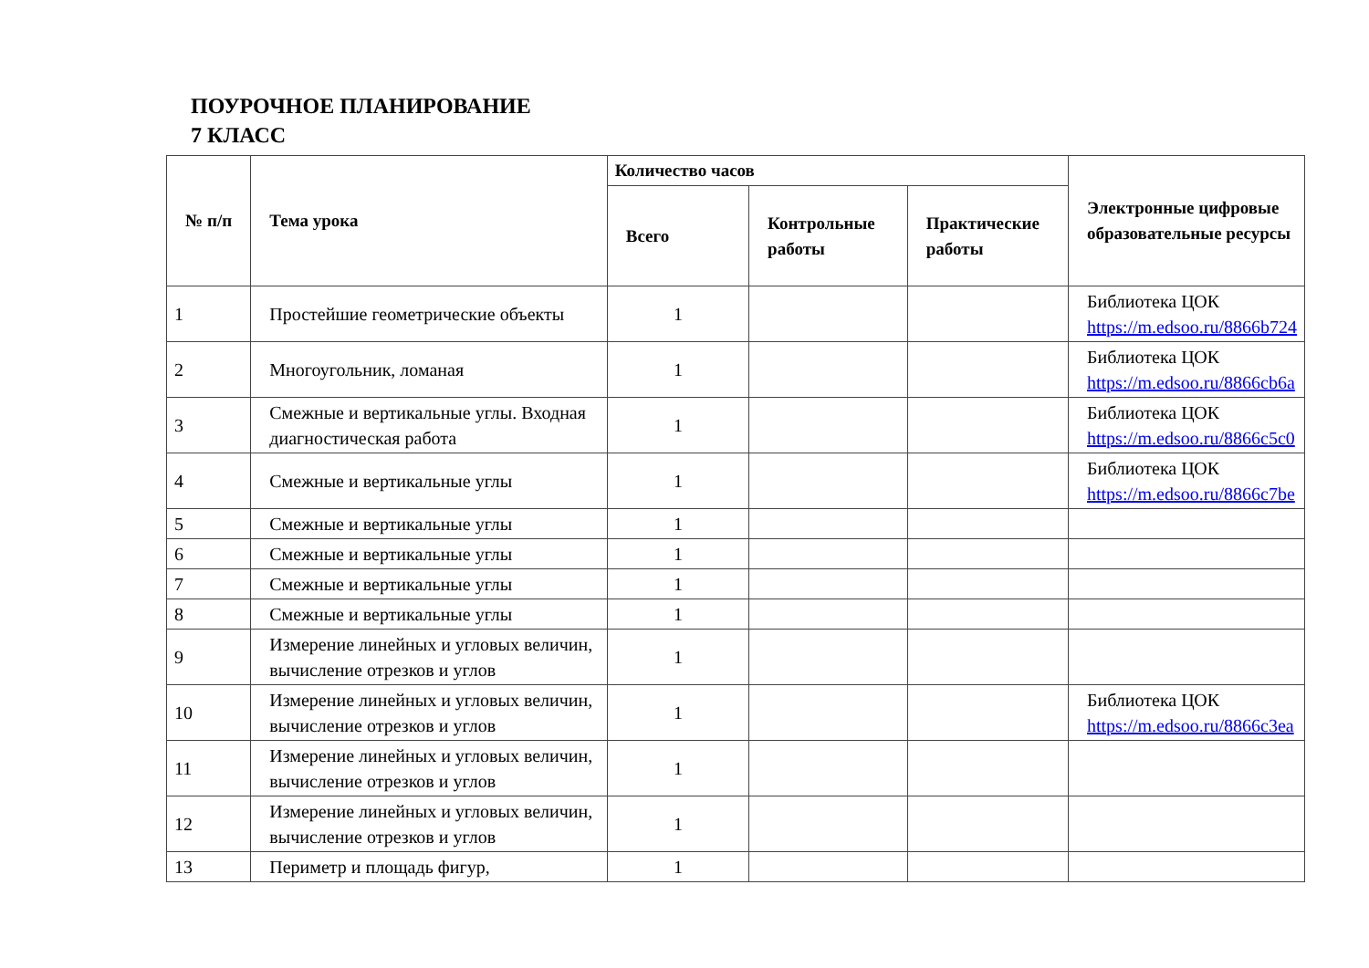ПОУРОЧНОЕ ПЛАНИРОВАНИЕ
7 КЛАСС
| № п/п | Тема урока | Количество часов | | | Электронные цифровые образовательные ресурсы |
| --- | --- | --- | --- | --- | --- |
| | | Всего | Контрольные работы | Практические работы | |
| 1 | Простейшие геометрические объекты | 1 | | | Библиотека ЦОК https://m.edsoo.ru/8866b724 |
| 2 | Многоугольник, ломаная | 1 | | | Библиотека ЦОК https://m.edsoo.ru/8866cb6a |
| 3 | Смежные и вертикальные углы. Входная диагностическая работа | 1 | | | Библиотека ЦОК https://m.edsoo.ru/8866c5c0 |
| 4 | Смежные и вертикальные углы | 1 | | | Библиотека ЦОК https://m.edsoo.ru/8866c7be |
| 5 | Смежные и вертикальные углы | 1 | | | |
| 6 | Смежные и вертикальные углы | 1 | | | |
| 7 | Смежные и вертикальные углы | 1 | | | |
| 8 | Смежные и вертикальные углы | 1 | | | |
| 9 | Измерение линейных и угловых величин, вычисление отрезков и углов | 1 | | | |
| 10 | Измерение линейных и угловых величин, вычисление отрезков и углов | 1 | | | Библиотека ЦОК https://m.edsoo.ru/8866c3ea |
| 11 | Измерение линейных и угловых величин, вычисление отрезков и углов | 1 | | | |
| 12 | Измерение линейных и угловых величин, вычисление отрезков и углов | 1 | | | |
| 13 | Периметр и площадь фигур, | 1 | | | |